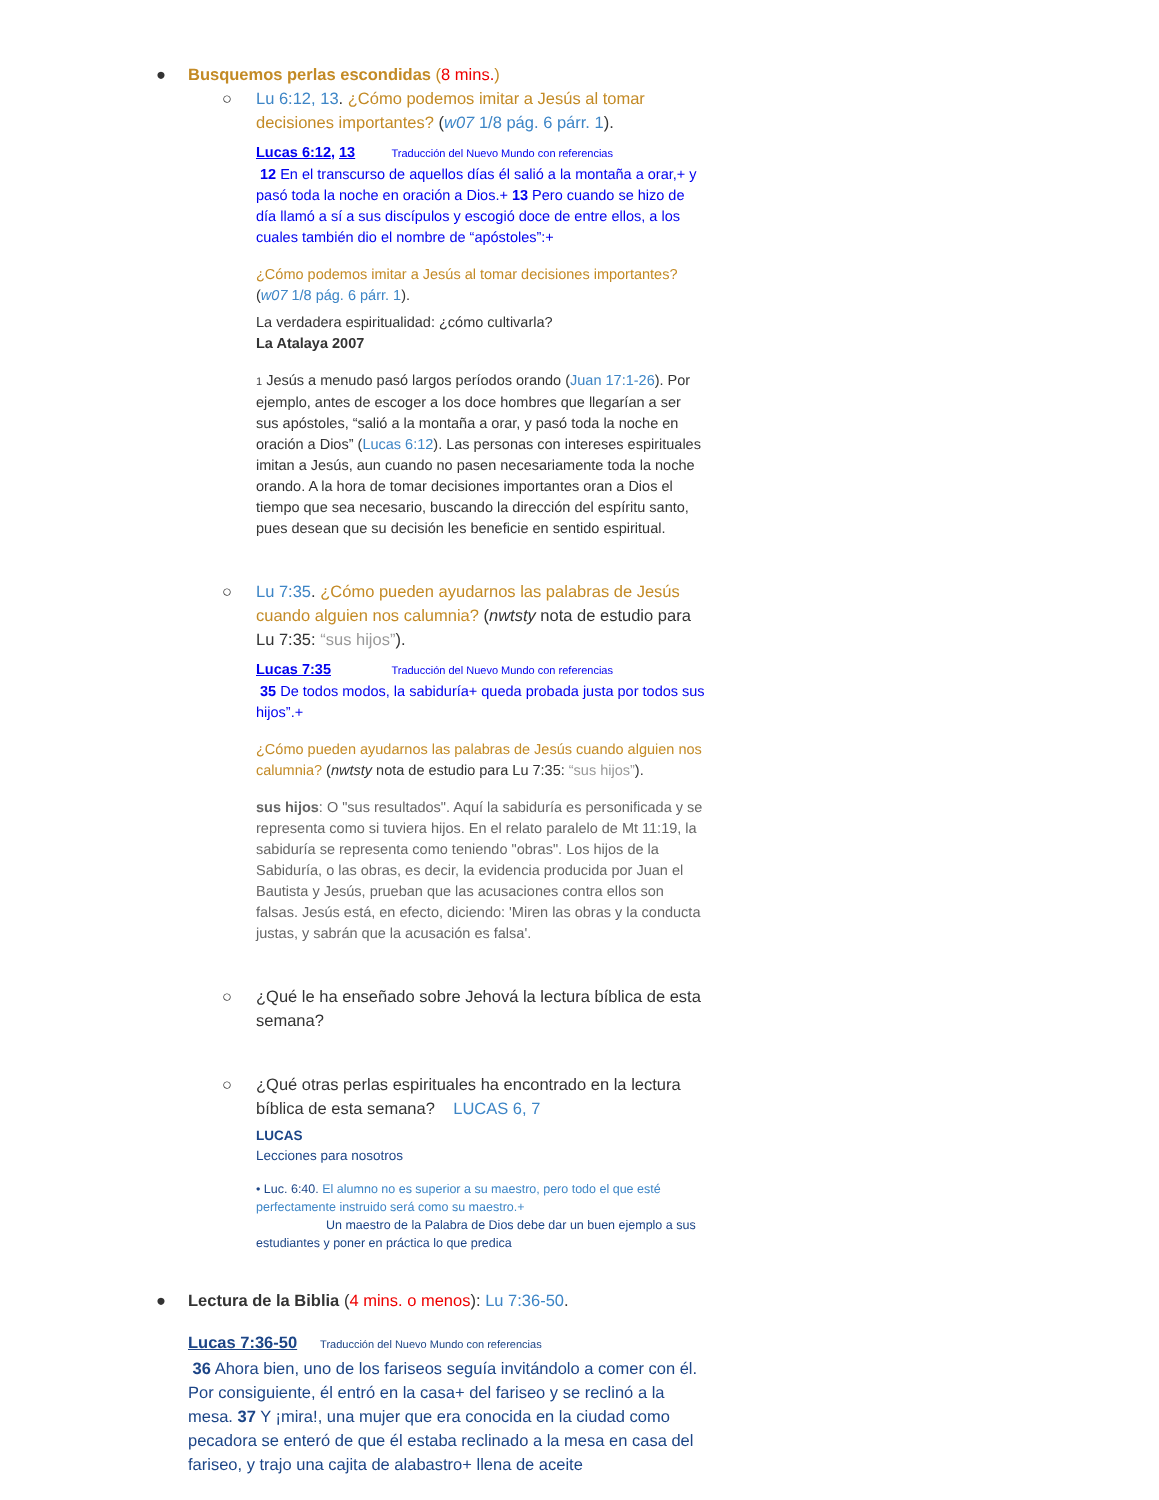● Busquemos perlas escondidas (8 mins.)
○ Lu 6:12, 13. ¿Cómo podemos imitar a Jesús al tomar decisiones importantes? (w07 1/8 pág. 6 párr. 1).
Lucas 6:12, 13 Traducción del Nuevo Mundo con referencias
12 En el transcurso de aquellos días él salió a la montaña a orar,+ y pasó toda la noche en oración a Dios.+ 13 Pero cuando se hizo de día llamó a sí a sus discípulos y escogió doce de entre ellos, a los cuales también dio el nombre de “apóstoles”:+
¿Cómo podemos imitar a Jesús al tomar decisiones importantes? (w07 1/8 pág. 6 párr. 1).
La verdadera espiritualidad: ¿cómo cultivarla?
La Atalaya 2007
1 Jesús a menudo pasó largos períodos orando (Juan 17:1-26). Por ejemplo, antes de escoger a los doce hombres que llegarían a ser sus apóstoles, “salió a la montaña a orar, y pasó toda la noche en oración a Dios” (Lucas 6:12). Las personas con intereses espirituales imitan a Jesús, aun cuando no pasen necesariamente toda la noche orando. A la hora de tomar decisiones importantes oran a Dios el tiempo que sea necesario, buscando la dirección del espíritu santo, pues desean que su decisión les beneficie en sentido espiritual.
○ Lu 7:35. ¿Cómo pueden ayudarnos las palabras de Jesús cuando alguien nos calumnia? (nwtsty nota de estudio para Lu 7:35: “sus hijos”).
Lucas 7:35 Traducción del Nuevo Mundo con referencias
35 De todos modos, la sabiduría+ queda probada justa por todos sus hijos”.+
¿Cómo pueden ayudarnos las palabras de Jesús cuando alguien nos calumnia? (nwtsty nota de estudio para Lu 7:35: “sus hijos”).
sus hijos: O "sus resultados". Aquí la sabiduría es personificada y se representa como si tuviera hijos. En el relato paralelo de Mt 11:19, la sabiduría se representa como teniendo "obras". Los hijos de la Sabiduría, o las obras, es decir, la evidencia producida por Juan el Bautista y Jesús, prueban que las acusaciones contra ellos son falsas. Jesús está, en efecto, diciendo: 'Miren las obras y la conducta justas, y sabrán que la acusación es falsa'.
○ ¿Qué le ha enseñado sobre Jehová la lectura bíblica de esta semana?
○ ¿Qué otras perlas espirituales ha encontrado en la lectura bíblica de esta semana? LUCAS 6, 7
LUCAS
Lecciones para nosotros
• Luc. 6:40. El alumno no es superior a su maestro, pero todo el que esté perfectamente instruido será como su maestro.+
Un maestro de la Palabra de Dios debe dar un buen ejemplo a sus estudiantes y poner en práctica lo que predica
● Lectura de la Biblia (4 mins. o menos): Lu 7:36-50.
Lucas 7:36-50 Traducción del Nuevo Mundo con referencias
36 Ahora bien, uno de los fariseos seguía invitándolo a comer con él. Por consiguiente, él entró en la casa+ del fariseo y se reclinó a la mesa. 37 Y ¡mira!, una mujer que era conocida en la ciudad como pecadora se enteró de que él estaba reclinado a la mesa en casa del fariseo, y trajo una cajita de alabastro+ llena de aceite